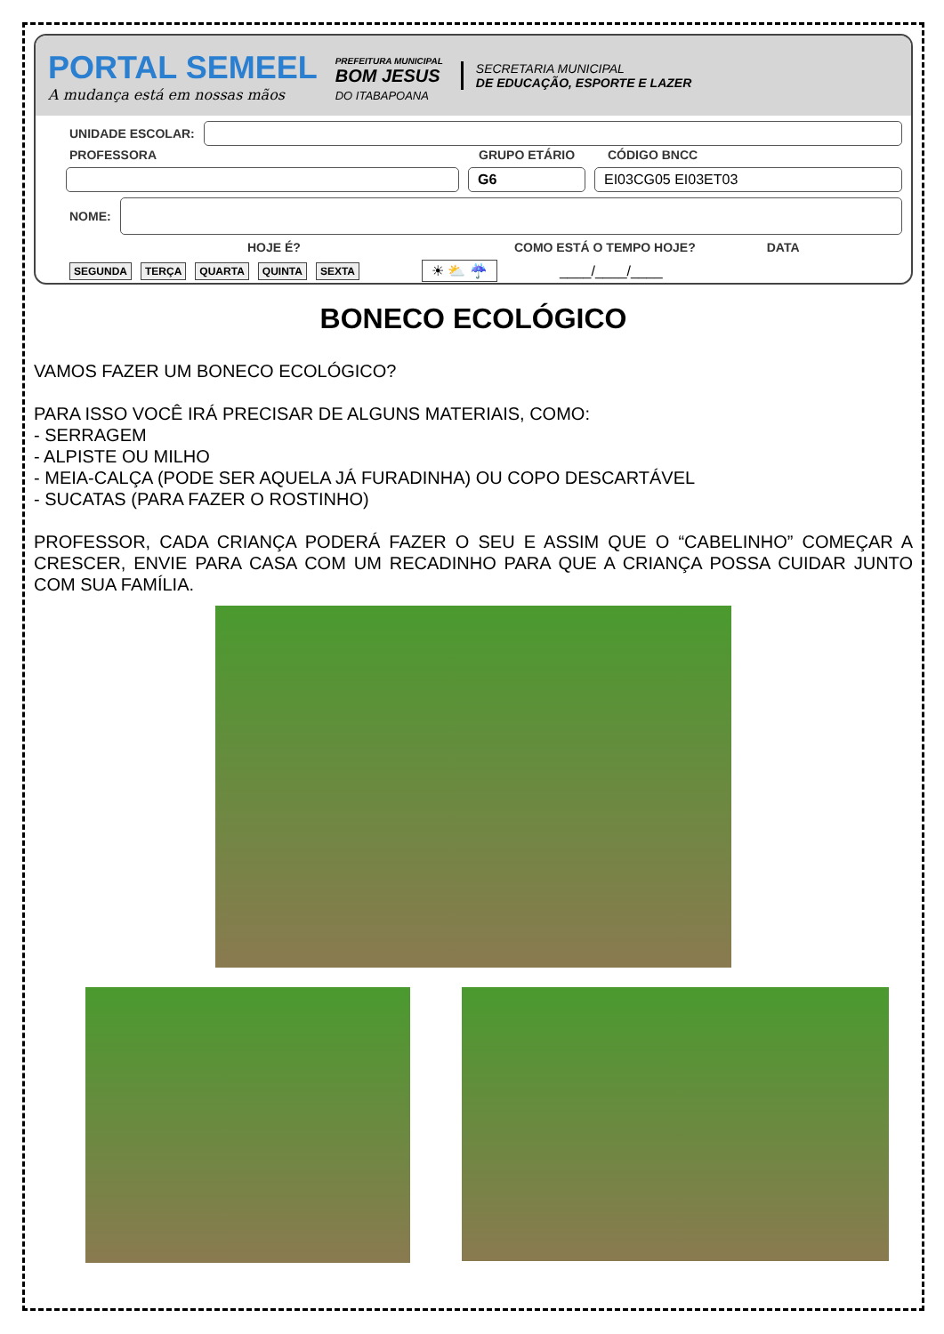PORTAL SEMEEL
A mudança está em nossas mãos
PREFEITURA MUNICIPAL
BOM JESUS
DO ITABAPOANA
SECRETARIA MUNICIPAL
DE EDUCAÇÃO, ESPORTE E LAZER
UNIDADE ESCOLAR:
PROFESSORA GRUPO ETÁRIO CÓDIGO BNCC
G6 EI03CG05 EI03ET03
NOME:
HOJE É? COMO ESTÁ O TEMPO HOJE? DATA
SEGUNDA TERÇA QUARTA QUINTA SEXTA ☀ ⛅ ☔ ____/____/____
BONECO ECOLÓGICO
VAMOS FAZER UM BONECO ECOLÓGICO?
PARA ISSO VOCÊ IRÁ PRECISAR DE ALGUNS MATERIAIS, COMO:
- SERRAGEM
- ALPISTE OU MILHO
- MEIA-CALÇA (PODE SER AQUELA JÁ FURADINHA) OU COPO DESCARTÁVEL
- SUCATAS (PARA FAZER O ROSTINHO)
PROFESSOR, CADA CRIANÇA PODERÁ FAZER O SEU E ASSIM QUE O “CABELINHO” COMEÇAR A CRESCER, ENVIE PARA CASA COM UM RECADINHO PARA QUE A CRIANÇA POSSA CUIDAR JUNTO COM SUA FAMÍLIA.